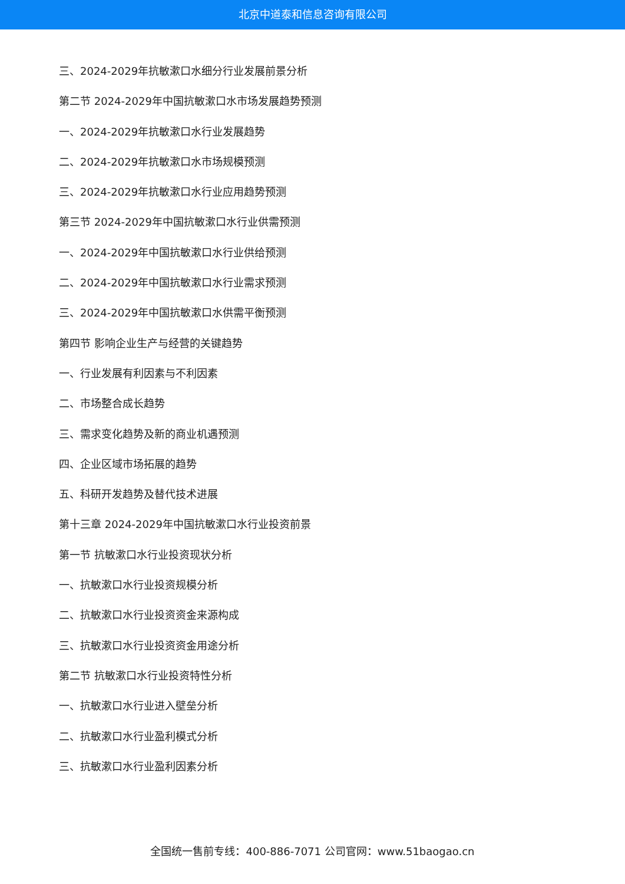北京中道泰和信息咨询有限公司
三、2024-2029年抗敏漱口水细分行业发展前景分析
第二节 2024-2029年中国抗敏漱口水市场发展趋势预测
一、2024-2029年抗敏漱口水行业发展趋势
二、2024-2029年抗敏漱口水市场规模预测
三、2024-2029年抗敏漱口水行业应用趋势预测
第三节 2024-2029年中国抗敏漱口水行业供需预测
一、2024-2029年中国抗敏漱口水行业供给预测
二、2024-2029年中国抗敏漱口水行业需求预测
三、2024-2029年中国抗敏漱口水供需平衡预测
第四节 影响企业生产与经营的关键趋势
一、行业发展有利因素与不利因素
二、市场整合成长趋势
三、需求变化趋势及新的商业机遇预测
四、企业区域市场拓展的趋势
五、科研开发趋势及替代技术进展
第十三章 2024-2029年中国抗敏漱口水行业投资前景
第一节 抗敏漱口水行业投资现状分析
一、抗敏漱口水行业投资规模分析
二、抗敏漱口水行业投资资金来源构成
三、抗敏漱口水行业投资资金用途分析
第二节 抗敏漱口水行业投资特性分析
一、抗敏漱口水行业进入壁垒分析
二、抗敏漱口水行业盈利模式分析
三、抗敏漱口水行业盈利因素分析
全国统一售前专线：400-886-7071 公司官网：www.51baogao.cn